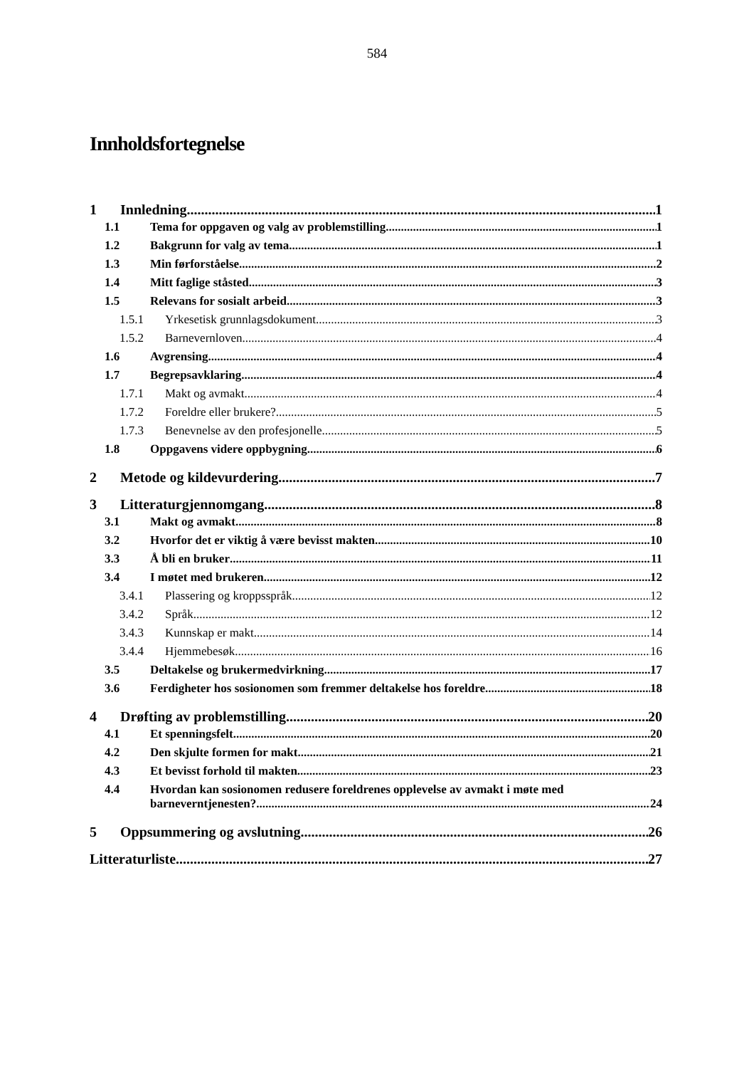584
Innholdsfortegnelse
1 Innledning 1
1.1 Tema for oppgaven og valg av problemstilling 1
1.2 Bakgrunn for valg av tema 1
1.3 Min førforståelse 2
1.4 Mitt faglige ståsted 3
1.5 Relevans for sosialt arbeid 3
1.5.1 Yrkesetisk grunnlagsdokument 3
1.5.2 Barnevernloven 4
1.6 Avgrensing 4
1.7 Begrepsavklaring 4
1.7.1 Makt og avmakt 4
1.7.2 Foreldre eller brukere? 5
1.7.3 Benevnelse av den profesjonelle 5
1.8 Oppgavens videre oppbygning 6
2 Metode og kildevurdering 7
3 Litteraturgjennomgang 8
3.1 Makt og avmakt 8
3.2 Hvorfor det er viktig å være bevisst makten 10
3.3 Å bli en bruker 11
3.4 I møtet med brukeren 12
3.4.1 Plassering og kroppsspråk 12
3.4.2 Språk 12
3.4.3 Kunnskap er makt 14
3.4.4 Hjemmebesøk 16
3.5 Deltakelse og brukermedvirkning 17
3.6 Ferdigheter hos sosionomen som fremmer deltakelse hos foreldre 18
4 Drøfting av problemstilling 20
4.1 Et spenningsfelt 20
4.2 Den skjulte formen for makt 21
4.3 Et bevisst forhold til makten 23
4.4 Hvordan kan sosionomen redusere foreldrenes opplevelse av avmakt i møte med
barneverntjenesten? 24
5 Oppsummering og avslutning 26
Litteraturliste 27